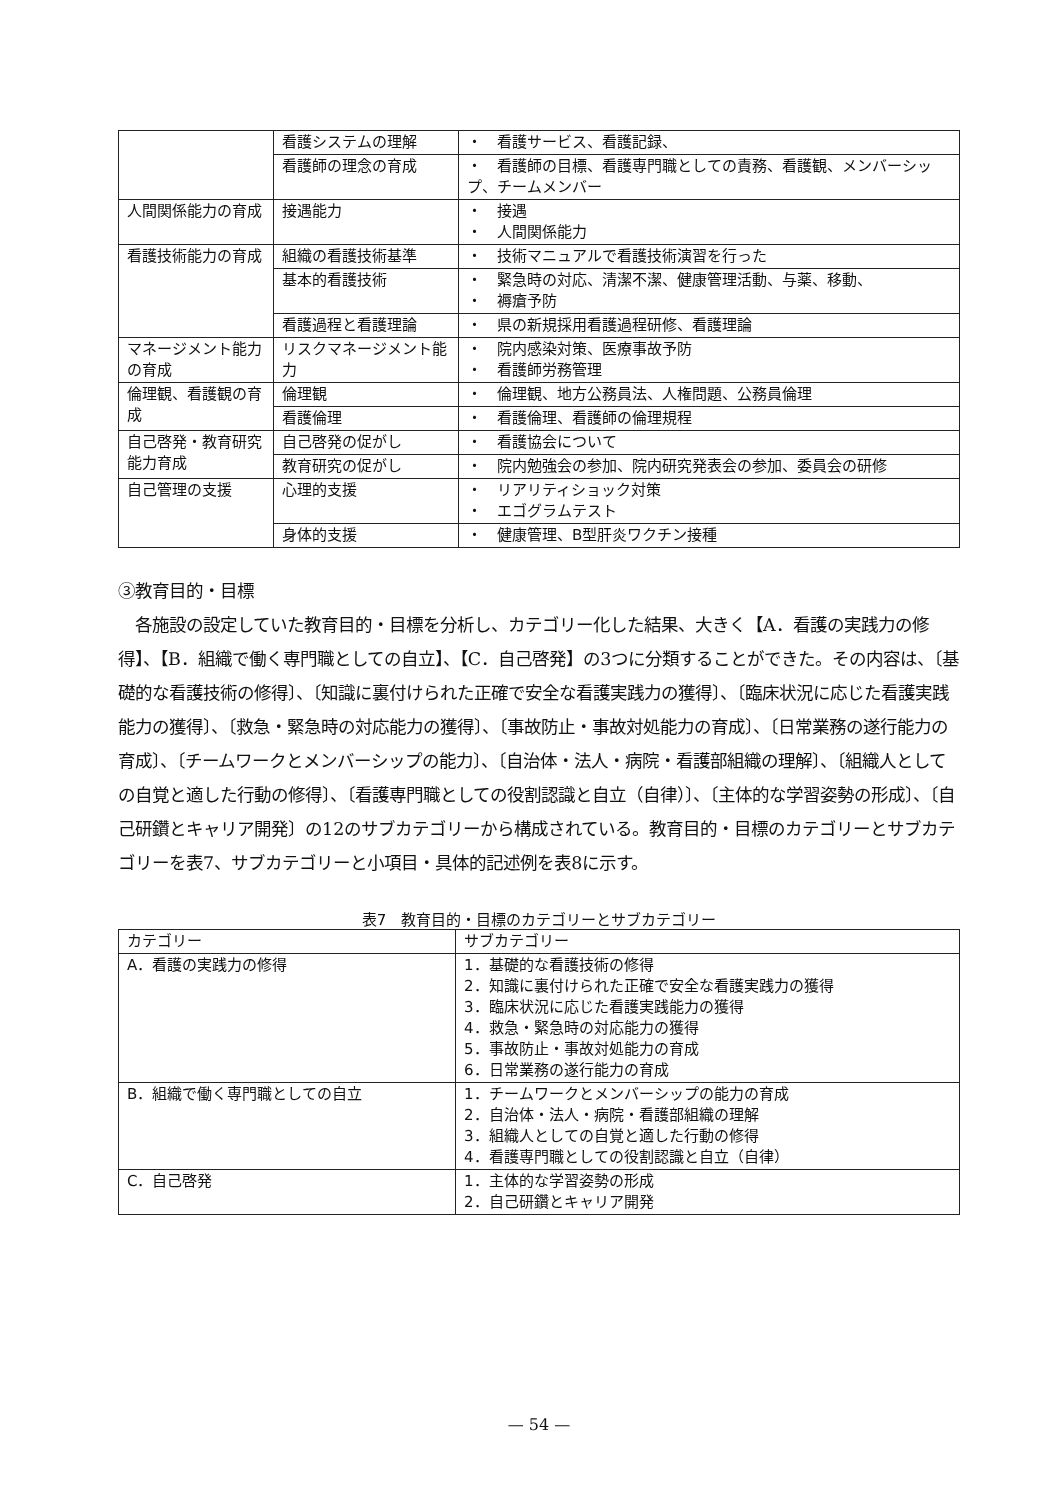| | 看護システムの理解 | ・ 看護サービス、看護記録、 |
| | 看護師の理念の育成 | ・ 看護師の目標、看護専門職としての責務、看護観、メンバーシップ、チームメンバー |
| 人間関係能力の育成 | 接遇能力 | ・ 接遇 ・ 人間関係能力 |
| 看護技術能力の育成 | 組織の看護技術基準 | ・ 技術マニュアルで看護技術演習を行った |
| | 基本的看護技術 | ・ 緊急時の対応、清潔不潔、健康管理活動、与薬、移動、 ・ 褥瘡予防 |
| | 看護過程と看護理論 | ・ 県の新規採用看護過程研修、看護理論 |
| マネージメント能力の育成 | リスクマネージメント能力 | ・ 院内感染対策、医療事故予防 ・ 看護師労務管理 |
| 倫理観、看護観の育成 | 倫理観 | ・ 倫理観、地方公務員法、人権問題、公務員倫理 |
| | 看護倫理 | ・ 看護倫理、看護師の倫理規程 |
| 自己啓発・教育研究能力育成 | 自己啓発の促がし | ・ 看護協会について |
| | 教育研究の促がし | ・ 院内勉強会の参加、院内研究発表会の参加、委員会の研修 |
| 自己管理の支援 | 心理的支援 | ・ リアリティショック対策 ・ エゴグラムテスト |
| | 身体的支援 | ・ 健康管理、B型肝炎ワクチン接種 |
③教育目的・目標
　各施設の設定していた教育目的・目標を分析し、カテゴリー化した結果、大きく【A．看護の実践力の修得】、【B．組織で働く専門職としての自立】、【C．自己啓発】の3つに分類することができた。その内容は、〔基礎的な看護技術の修得〕、〔知識に裏付けられた正確で安全な看護実践力の獲得〕、〔臨床状況に応じた看護実践能力の獲得〕、〔救急・緊急時の対応能力の獲得〕、〔事故防止・事故対処能力の育成〕、〔日常業務の遂行能力の育成〕、〔チームワークとメンバーシップの能力〕、〔自治体・法人・病院・看護部組織の理解〕、〔組織人としての自覚と適した行動の修得〕、〔看護専門職としての役割認識と自立（自律）〕、〔主体的な学習姿勢の形成〕、〔自己研鑽とキャリア開発〕の12のサブカテゴリーから構成されている。教育目的・目標のカテゴリーとサブカテゴリーを表7、サブカテゴリーと小項目・具体的記述例を表8に示す。
表7　教育目的・目標のカテゴリーとサブカテゴリー
| カテゴリー | サブカテゴリー |
| --- | --- |
| A．看護の実践力の修得 | 1．基礎的な看護技術の修得 2．知識に裏付けられた正確で安全な看護実践力の獲得 3．臨床状況に応じた看護実践能力の獲得 4．救急・緊急時の対応能力の獲得 5．事故防止・事故対処能力の育成 6．日常業務の遂行能力の育成 |
| B．組織で働く専門職としての自立 | 1．チームワークとメンバーシップの能力の育成 2．自治体・法人・病院・看護部組織の理解 3．組織人としての自覚と適した行動の修得 4．看護専門職としての役割認識と自立（自律） |
| C．自己啓発 | 1．主体的な学習姿勢の形成 2．自己研鑽とキャリア開発 |
— 54 —